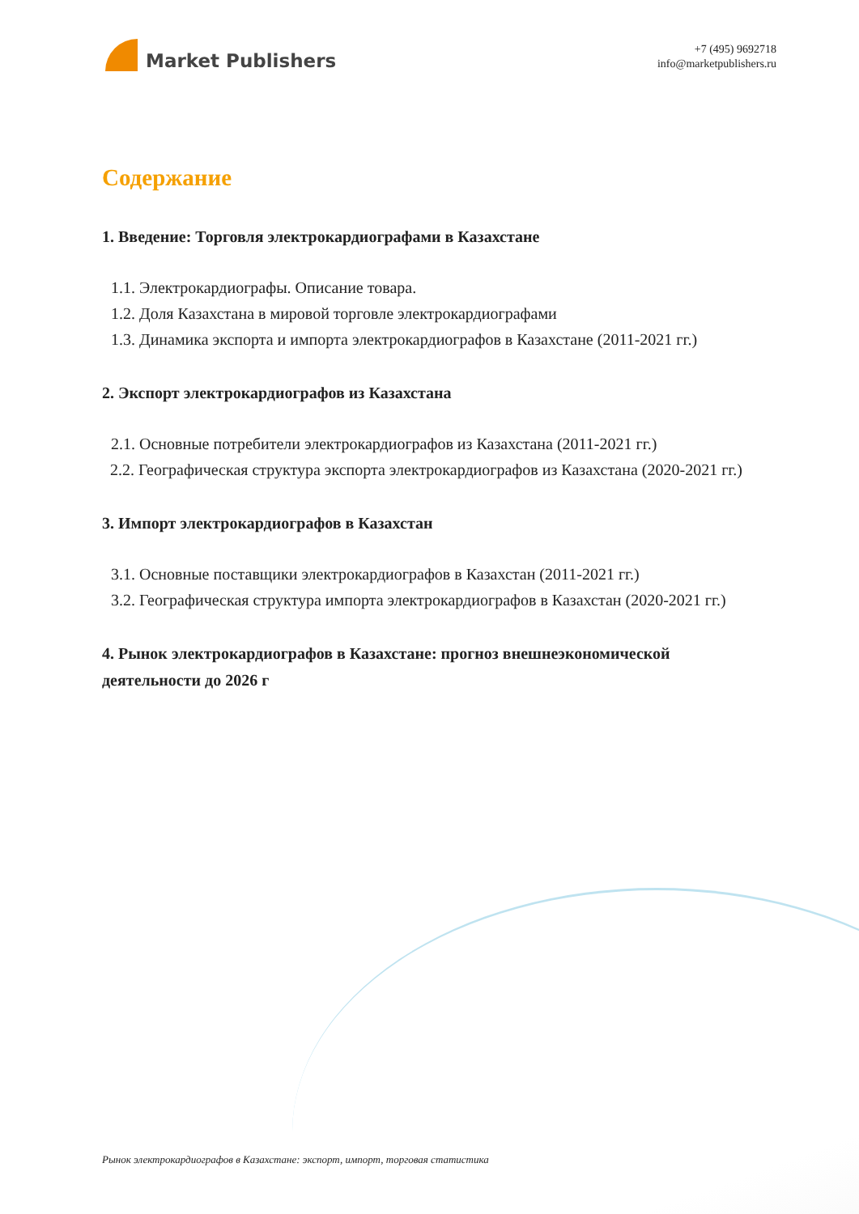Market Publishers
+7 (495) 9692718
info@marketpublishers.ru
Содержание
1. Введение: Торговля электрокардиографами в Казахстане
1.1. Электрокардиографы. Описание товара.
1.2. Доля Казахстана в мировой торговле электрокардиографами
1.3. Динамика экспорта и импорта электрокардиографов в Казахстане (2011-2021 гг.)
2. Экспорт электрокардиографов из Казахстана
2.1. Основные потребители электрокардиографов из Казахстана (2011-2021 гг.)
2.2. Географическая структура экспорта электрокардиографов из Казахстана (2020-2021 гг.)
3. Импорт электрокардиографов в Казахстан
3.1. Основные поставщики электрокардиографов в Казахстан (2011-2021 гг.)
3.2. Географическая структура импорта электрокардиографов в Казахстан (2020-2021 гг.)
4. Рынок электрокардиографов в Казахстане: прогноз внешнеэкономической деятельности до 2026 г
Рынок электрокардиографов в Казахстане: экспорт, импорт, торговая статистика